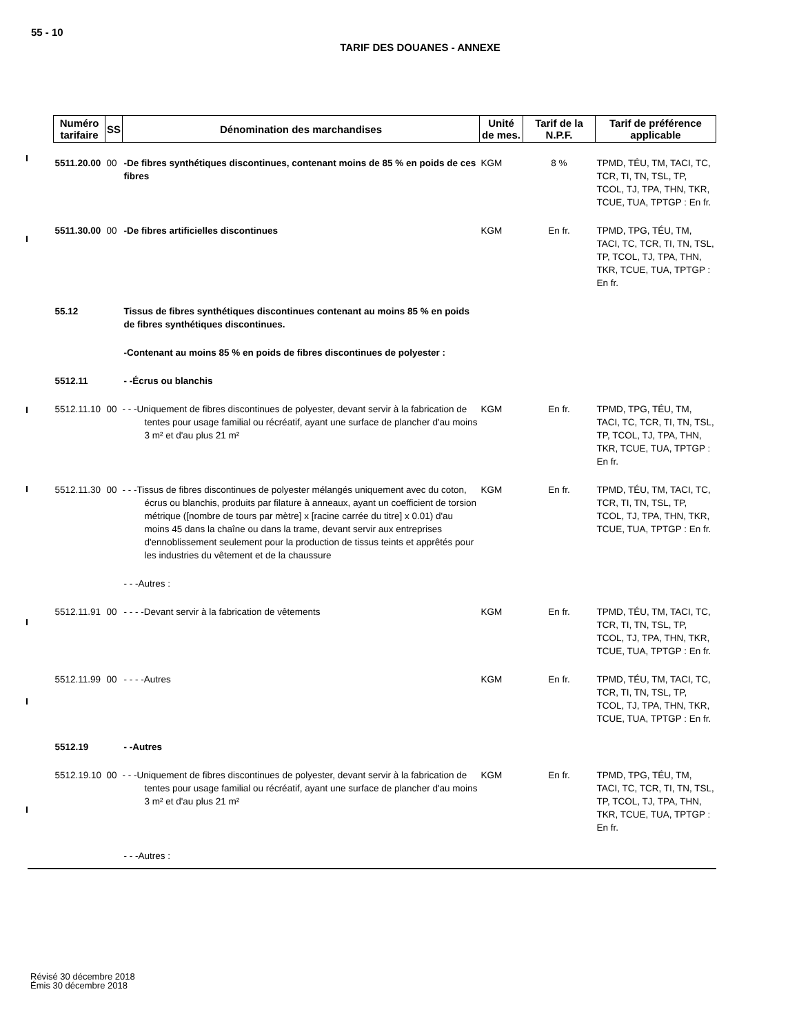55 - 10
TARIF DES DOUANES - ANNEXE
| Numéro tarifaire | SS | Dénomination des marchandises | Unité de mes. | Tarif de la N.P.F. | Tarif de préférence applicable |
| --- | --- | --- | --- | --- | --- |
| 5511.20.00 | 00 | -De fibres synthétiques discontinues, contenant moins de 85 % en poids de ces fibres | KGM | 8 % | TPMD, TÉU, TM, TACI, TC, TCR, TI, TN, TSL, TP, TCOL, TJ, TPA, THN, TKR, TCUE, TUA, TPTGP : En fr. |
| 5511.30.00 | 00 | -De fibres artificielles discontinues | KGM | En fr. | TPMD, TPG, TÉU, TM, TACI, TC, TCR, TI, TN, TSL, TP, TCOL, TJ, TPA, THN, TKR, TCUE, TUA, TPTGP : En fr. |
| 55.12 | | Tissus de fibres synthétiques discontinues contenant au moins 85 % en poids de fibres synthétiques discontinues. | | | |
| | | -Contenant au moins 85 % en poids de fibres discontinues de polyester : | | | |
| 5512.11 | | - -Écrus ou blanchis | | | |
| 5512.11.10 | 00 | - - -Uniquement de fibres discontinues de polyester, devant servir à la fabrication de tentes pour usage familial ou récréatif, ayant une surface de plancher d'au moins 3 m² et d'au plus 21 m² | KGM | En fr. | TPMD, TPG, TÉU, TM, TACI, TC, TCR, TI, TN, TSL, TP, TCOL, TJ, TPA, THN, TKR, TCUE, TUA, TPTGP : En fr. |
| 5512.11.30 | 00 | - - -Tissus de fibres discontinues de polyester mélangés uniquement avec du coton, écrus ou blanchis, produits par filature à anneaux, ayant un coefficient de torsion métrique ([nombre de tours par mètre] x [racine carrée du titre] x 0.01) d'au moins 45 dans la chaîne ou dans la trame, devant servir aux entreprises d'ennoblissement seulement pour la production de tissus teints et apprêtés pour les industries du vêtement et de la chaussure | KGM | En fr. | TPMD, TÉU, TM, TACI, TC, TCR, TI, TN, TSL, TP, TCOL, TJ, TPA, THN, TKR, TCUE, TUA, TPTGP : En fr. |
| | | - - -Autres : | | | |
| 5512.11.91 | 00 | - - - -Devant servir à la fabrication de vêtements | KGM | En fr. | TPMD, TÉU, TM, TACI, TC, TCR, TI, TN, TSL, TP, TCOL, TJ, TPA, THN, TKR, TCUE, TUA, TPTGP : En fr. |
| 5512.11.99 | 00 | - - - -Autres | KGM | En fr. | TPMD, TÉU, TM, TACI, TC, TCR, TI, TN, TSL, TP, TCOL, TJ, TPA, THN, TKR, TCUE, TUA, TPTGP : En fr. |
| 5512.19 | | - -Autres | | | |
| 5512.19.10 | 00 | - - -Uniquement de fibres discontinues de polyester, devant servir à la fabrication de tentes pour usage familial ou récréatif, ayant une surface de plancher d'au moins 3 m² et d'au plus 21 m² | KGM | En fr. | TPMD, TPG, TÉU, TM, TACI, TC, TCR, TI, TN, TSL, TP, TCOL, TJ, TPA, THN, TKR, TCUE, TUA, TPTGP : En fr. |
| | | - - -Autres : | | | |
Révisé 30 décembre 2018
Émis 30 décembre 2018